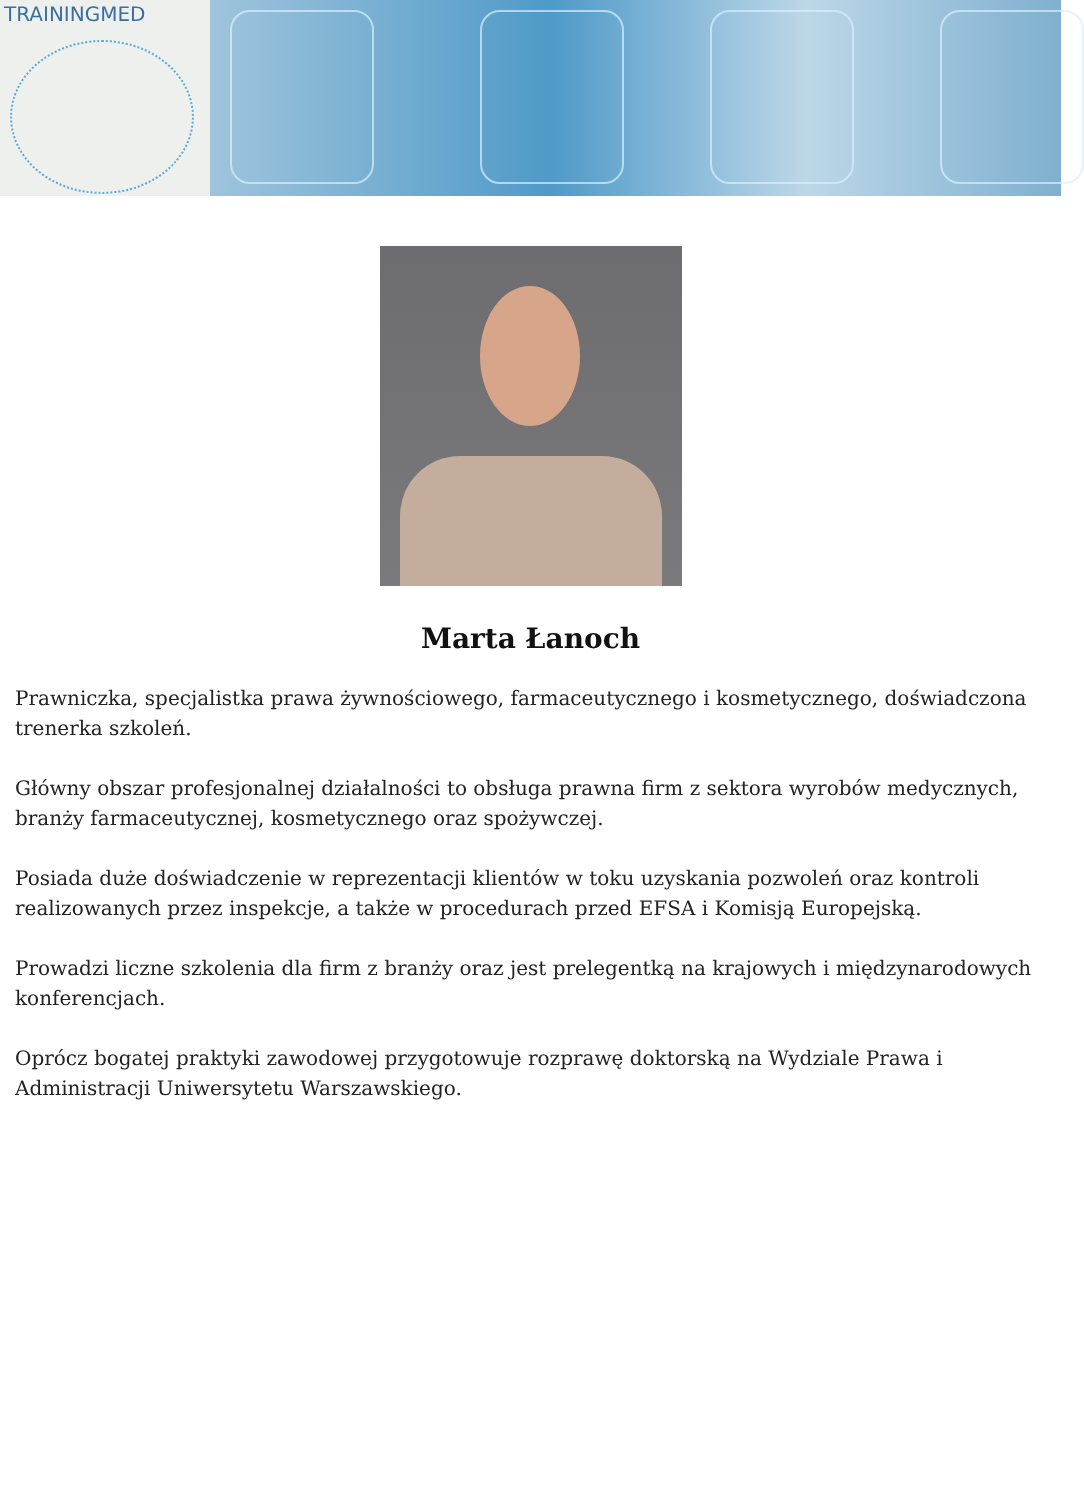TRAININGMED
Marta Łanoch
Prawniczka, specjalistka prawa żywnościowego, farmaceutycznego i kosmetycznego, doświadczona trenerka szkoleń.
Główny obszar profesjonalnej działalności to obsługa prawna firm z sektora wyrobów medycznych, branży farmaceutycznej, kosmetycznego oraz spożywczej.
Posiada duże doświadczenie w reprezentacji klientów w toku uzyskania pozwoleń oraz kontroli realizowanych przez inspekcje, a także w procedurach przed EFSA i Komisją Europejską.
Prowadzi liczne szkolenia dla firm z branży oraz jest prelegentką na krajowych i międzynarodowych konferencjach.
Oprócz bogatej praktyki zawodowej przygotowuje rozprawę doktorską na Wydziale Prawa i Administracji Uniwersytetu Warszawskiego.